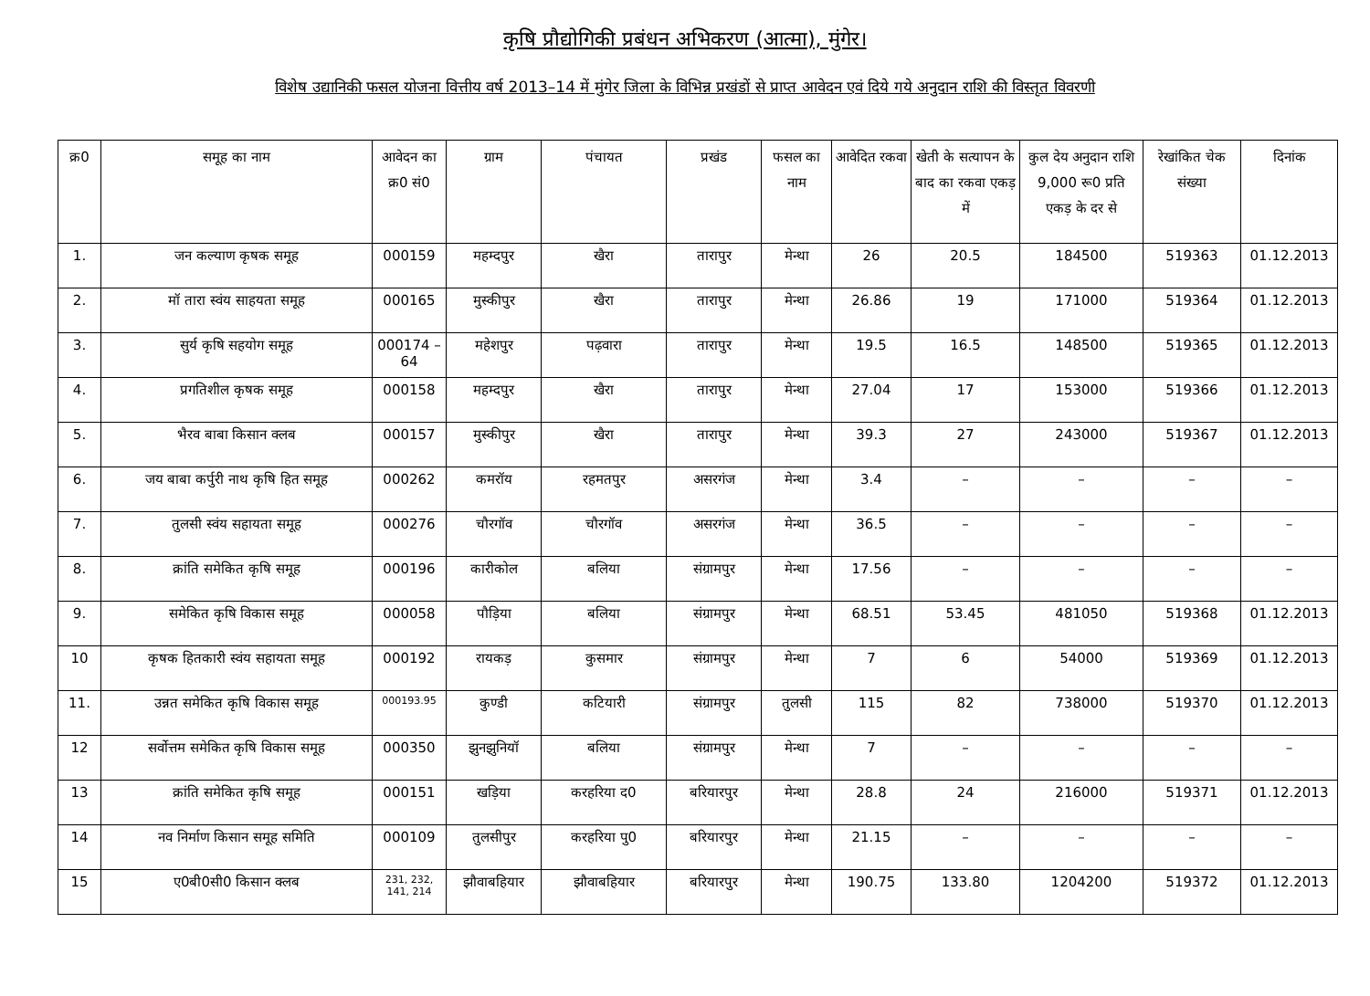कृषि प्रौद्योगिकी प्रबंधन अभिकरण (आत्मा), मुंगेर।
विशेष उद्यानिकी फसल योजना वित्तीय वर्ष 2013–14 में मुंगेर जिला के विभिन्न प्रखंडों से प्राप्त आवेदन एवं दिये गये अनुदान राशि की विस्तृत विवरणी
| क्र0 | समूह का नाम | आवेदन का क्र0 सं0 | ग्राम | पंचायत | प्रखंड | फसल का नाम | आवेदित रकवा | खेती के सत्यापन के बाद का रकवा एकड़ में | कुल देय अनुदान राशि 9,000 रू0 प्रति एकड़ के दर से | रेखांकित चेक संख्या | दिनांक |
| --- | --- | --- | --- | --- | --- | --- | --- | --- | --- | --- | --- |
| 1. | जन कल्याण कृषक समूह | 000159 | महम्दपुर | खैरा | तारापुर | मेन्था | 26 | 20.5 | 184500 | 519363 | 01.12.2013 |
| 2. | मॉ तारा स्वंय साहयता समूह | 000165 | मुस्कीपुर | खैरा | तारापुर | मेन्था | 26.86 | 19 | 171000 | 519364 | 01.12.2013 |
| 3. | सुर्य कृषि सहयोग समूह | 000174 –64 | महेशपुर | पढ़वारा | तारापुर | मेन्था | 19.5 | 16.5 | 148500 | 519365 | 01.12.2013 |
| 4. | प्रगतिशील कृषक समूह | 000158 | महम्दपुर | खैरा | तारापुर | मेन्था | 27.04 | 17 | 153000 | 519366 | 01.12.2013 |
| 5. | भैरव बाबा किसान क्लब | 000157 | मुस्कीपुर | खैरा | तारापुर | मेन्था | 39.3 | 27 | 243000 | 519367 | 01.12.2013 |
| 6. | जय बाबा कर्पुरी नाथ कृषि हित समूह | 000262 | कमरॉय | रहमतपुर | असरगंज | मेन्था | 3.4 | – | – | – | – |
| 7. | तुलसी स्वंय सहायता समूह | 000276 | चौरगॉव | चौरगॉव | असरगंज | मेन्था | 36.5 | – | – | – | – |
| 8. | क्रांति समेकित कृषि समूह | 000196 | कारीकोल | बलिया | संग्रामपुर | मेन्था | 17.56 | – | – | – | – |
| 9. | समेकित कृषि विकास समूह | 000058 | पौड़िया | बलिया | संग्रामपुर | मेन्था | 68.51 | 53.45 | 481050 | 519368 | 01.12.2013 |
| 10 | कृषक हितकारी स्वंय सहायता समूह | 000192 | रायकड़ | कुसमार | संग्रामपुर | मेन्था | 7 | 6 | 54000 | 519369 | 01.12.2013 |
| 11. | उन्नत समेकित कृषि विकास समूह | 000193.95 | कुण्डी | कटियारी | संग्रामपुर | तुलसी | 115 | 82 | 738000 | 519370 | 01.12.2013 |
| 12 | सर्वोत्तम समेकित कृषि विकास समूह | 000350 | झुनझुनियॉ | बलिया | संग्रामपुर | मेन्था | 7 | – | – | – | – |
| 13 | क्रांति समेकित कृषि समूह | 000151 | खड़िया | करहरिया द0 | बरियारपुर | मेन्था | 28.8 | 24 | 216000 | 519371 | 01.12.2013 |
| 14 | नव निर्माण किसान समूह समिति | 000109 | तुलसीपुर | करहरिया पु0 | बरियारपुर | मेन्था | 21.15 | – | – | – | – |
| 15 | ए0बी0सी0 किसान क्लब | 231, 232, 141, 214 | झौवाबहियार | झौवाबहियार | बरियारपुर | मेन्था | 190.75 | 133.80 | 1204200 | 519372 | 01.12.2013 |